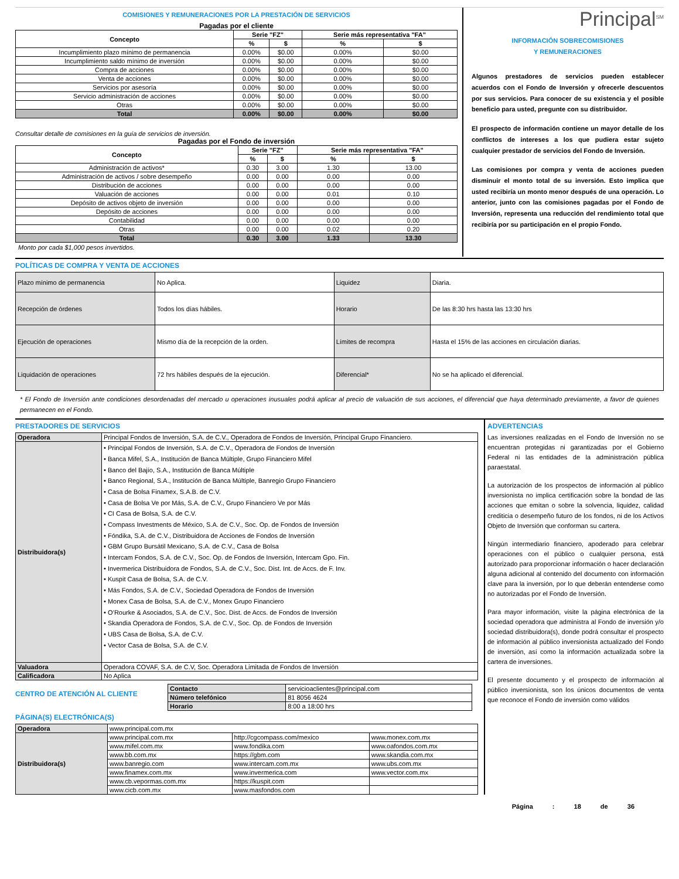COMISIONES Y REMUNERACIONES POR LA PRESTACIÓN DE SERVICIOS
Pagadas por el cliente
| Concepto | Serie "FZ" | | Serie más representativa "FA" | |
| --- | --- | --- | --- | --- |
| | % | $ | % | $ |
| Incumplimiento plazo mínimo de permanencia | 0.00% | $0.00 | 0.00% | $0.00 |
| Incumplimiento saldo mínimo de inversión | 0.00% | $0.00 | 0.00% | $0.00 |
| Compra de acciones | 0.00% | $0.00 | 0.00% | $0.00 |
| Venta de acciones | 0.00% | $0.00 | 0.00% | $0.00 |
| Servicios por asesoría | 0.00% | $0.00 | 0.00% | $0.00 |
| Servicio administración de acciones | 0.00% | $0.00 | 0.00% | $0.00 |
| Otras | 0.00% | $0.00 | 0.00% | $0.00 |
| Total | 0.00% | $0.00 | 0.00% | $0.00 |
Consultar detalle de comisiones en la guía de servicios de inversión.
Pagadas por el Fondo de inversión
| Concepto | Serie "FZ" | | Serie más representativa "FA" | |
| --- | --- | --- | --- | --- |
| | % | $ | % | $ |
| Administración de activos* | 0.30 | 3.00 | 1.30 | 13.00 |
| Administración de activos / sobre desempeño | 0.00 | 0.00 | 0.00 | 0.00 |
| Distribución de acciones | 0.00 | 0.00 | 0.00 | 0.00 |
| Valuación de acciones | 0.00 | 0.00 | 0.01 | 0.10 |
| Depósito de activos objeto de inversión | 0.00 | 0.00 | 0.00 | 0.00 |
| Depósito de acciones | 0.00 | 0.00 | 0.00 | 0.00 |
| Contabilidad | 0.00 | 0.00 | 0.00 | 0.00 |
| Otras | 0.00 | 0.00 | 0.02 | 0.20 |
| Total | 0.30 | 3.00 | 1.33 | 13.30 |
Monto por cada $1,000 pesos invertidos.
Principal<sup>SM</sup>
INFORMACIÓN SOBRECOMISIONES
Y REMUNERACIONES
Algunos prestadores de servicios pueden establecer acuerdos con el Fondo de Inversión y ofrecerle descuentos por sus servicios. Para conocer de su existencia y el posible beneficio para usted, pregunte con su distribuidor.
El prospecto de información contiene un mayor detalle de los conflictos de intereses a los que pudiera estar sujeto cualquier prestador de servicios del Fondo de Inversión.
Las comisiones por compra y venta de acciones pueden disminuir el monto total de su inversión. Esto implica que usted recibiría un monto menor después de una operación. Lo anterior, junto con las comisiones pagadas por el Fondo de Inversión, representa una reducción del rendimiento total que recibiría por su participación en el propio Fondo.
POLÍTICAS DE COMPRA Y VENTA DE ACCIONES
| Plazo mínimo de permanencia | No Aplica. | Liquidez | Diaria. |
| Recepción de órdenes | Todos los días hábiles. | Horario | De las 8:30 hrs hasta las 13:30 hrs |
| Ejecución de operaciones | Mismo día de la recepción de la orden. | Límites de recompra | Hasta el 15% de las acciones en circulación diarias. |
| Liquidación de operaciones | 72 hrs hábiles después de la ejecución. | Diferencial* | No se ha aplicado el diferencial. |
* El Fondo de Inversión ante condiciones desordenadas del mercado u operaciones inusuales podrá aplicar al precio de valuación de sus acciones, el diferencial que haya determinado previamente, a favor de quienes permanecen en el Fondo.
PRESTADORES DE SERVICIOS
| Operadora | Principal Fondos de Inversión, S.A. de C.V., Operadora de Fondos de Inversión, Principal Grupo Financiero. |
| Distribuidora(s) | • Principal Fondos de Inversión, S.A. de C.V., Operadora de Fondos de Inversión • Banca Mifel, S.A., Institución de Banca Múltiple, Grupo Financiero Mifel • Banco del Bajío, S.A., Institución de Banca Múltiple • Banco Regional, S.A., Institución de Banca Múltiple, Banregio Grupo Financiero • Casa de Bolsa Finamex, S.A.B. de C.V. • Casa de Bolsa Ve por Más, S.A. de C.V., Grupo Financiero Ve por Más • CI Casa de Bolsa, S.A. de C.V. • Compass Investments de México, S.A. de C.V., Soc. Op. de Fondos de Inversión • Fóndika, S.A. de C.V., Distribuidora de Acciones de Fondos de Inversión • GBM Grupo Bursátil Mexicano, S.A. de C.V., Casa de Bolsa • Intercam Fondos, S.A. de C.V., Soc. Op. de Fondos de Inversión, Intercam Gpo. Fin. • Invermerica Distribuidora de Fondos, S.A. de C.V., Soc. Dist. Int. de Accs. de F. Inv. • Kuspit Casa de Bolsa, S.A. de C.V. • Más Fondos, S.A. de C.V., Sociedad Operadora de Fondos de Inversión • Monex Casa de Bolsa, S.A. de C.V., Monex Grupo Financiero • O’Rourke & Asociados, S.A. de C.V., Soc. Dist. de Accs. de Fondos de Inversión • Skandia Operadora de Fondos, S.A. de C.V., Soc. Op. de Fondos de Inversión • UBS Casa de Bolsa, S.A. de C.V. • Vector Casa de Bolsa, S.A. de C.V. |
| Valuadora | Operadora COVAF, S.A. de C.V, Soc. Operadora Limitada de Fondos de Inversión |
| Calificadora | No Aplica |
CENTRO DE ATENCIÓN AL CLIENTE
| Contacto | servicioaclientes@principal.com |
| Número telefónico | 81 8056 4624 |
| Horario | 8:00 a 18:00 hrs |
PÁGINA(S) ELECTRÓNICA(S)
| Operadora | www.principal.com.mx | | |
| Distribuidora(s) | www.principal.com.mx | http://cgcompass.com/mexico | www.monex.com.mx |
| | www.mifel.com.mx | www.fondika.com | www.oafondos.com.mx |
| | www.bb.com.mx | https://gbm.com | www.skandia.com.mx |
| | www.banregio.com | www.intercam.com.mx | www.ubs.com.mx |
| | www.finamex.com.mx | www.invermerica.com | www.vector.com.mx |
| | www.cb.vepormas.com.mx | https://kuspit.com | |
| | www.cicb.com.mx | www.masfondos.com | |
ADVERTENCIAS
Las inversiones realizadas en el Fondo de Inversión no se encuentran protegidas ni garantizadas por el Gobierno Federal ni las entidades de la administración pública paraestatal.
La autorización de los prospectos de información al público inversionista no implica certificación sobre la bondad de las acciones que emitan o sobre la solvencia, liquidez, calidad crediticia o desempeño futuro de los fondos, ni de los Activos Objeto de Inversión que conforman su cartera.
Ningún intermediario financiero, apoderado para celebrar operaciones con el público o cualquier persona, está autorizado para proporcionar información o hacer declaración alguna adicional al contenido del documento con información clave para la inversión, por lo que deberán entenderse como no autorizadas por el Fondo de Inversión.
Para mayor información, visite la página electrónica de la sociedad operadora que administra al Fondo de inversión y/o sociedad distribuidora(s), donde podrá consultar el prospecto de información al público inversionista actualizado del Fondo de inversión, así como la información actualizada sobre la cartera de inversiones.
El presente documento y el prospecto de información al público inversionista, son los únicos documentos de venta que reconoce el Fondo de inversión como válidos
Página : 18 de 36